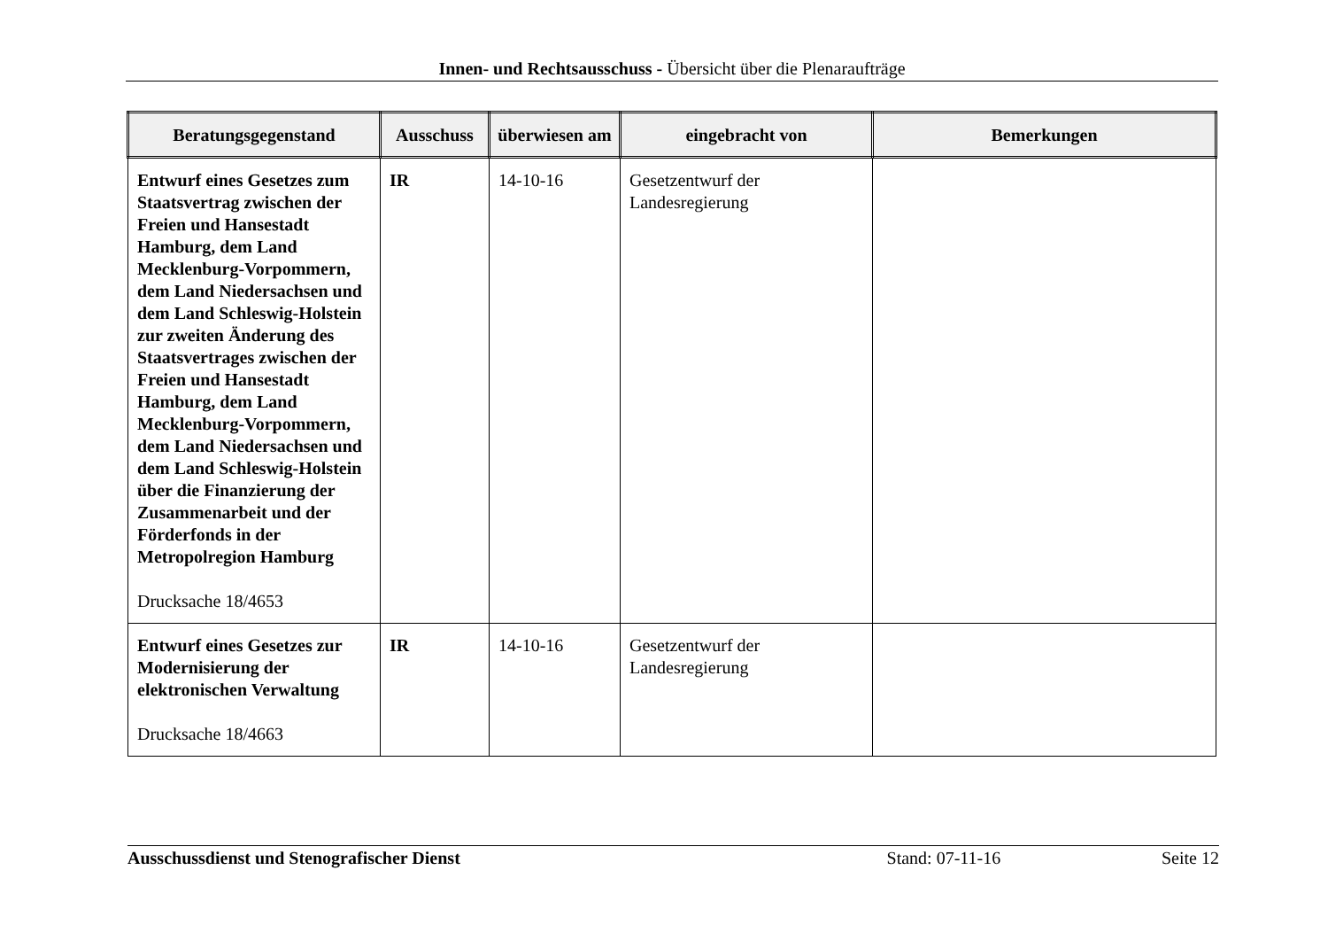Innen- und Rechtsausschuss - Übersicht über die Plenaraufträge
| Beratungsgegenstand | Ausschuss | überwiesen am | eingebracht von | Bemerkungen |
| --- | --- | --- | --- | --- |
| Entwurf eines Gesetzes zum Staatsvertrag zwischen der Freien und Hansestadt Hamburg, dem Land Mecklenburg-Vorpommern, dem Land Niedersachsen und dem Land Schleswig-Holstein zur zweiten Änderung des Staatsvertrages zwischen der Freien und Hansestadt Hamburg, dem Land Mecklenburg-Vorpommern, dem Land Niedersachsen und dem Land Schleswig-Holstein über die Finanzierung der Zusammenarbeit und der Förderfonds in der Metropolregion Hamburg Drucksache 18/4653 | IR | 14-10-16 | Gesetzentwurf der Landesregierung | |
| Entwurf eines Gesetzes zur Modernisierung der elektronischen Verwaltung Drucksache 18/4663 | IR | 14-10-16 | Gesetzentwurf der Landesregierung | |
Ausschussdienst und Stenografischer Dienst Stand: 07-11-16 Seite 12